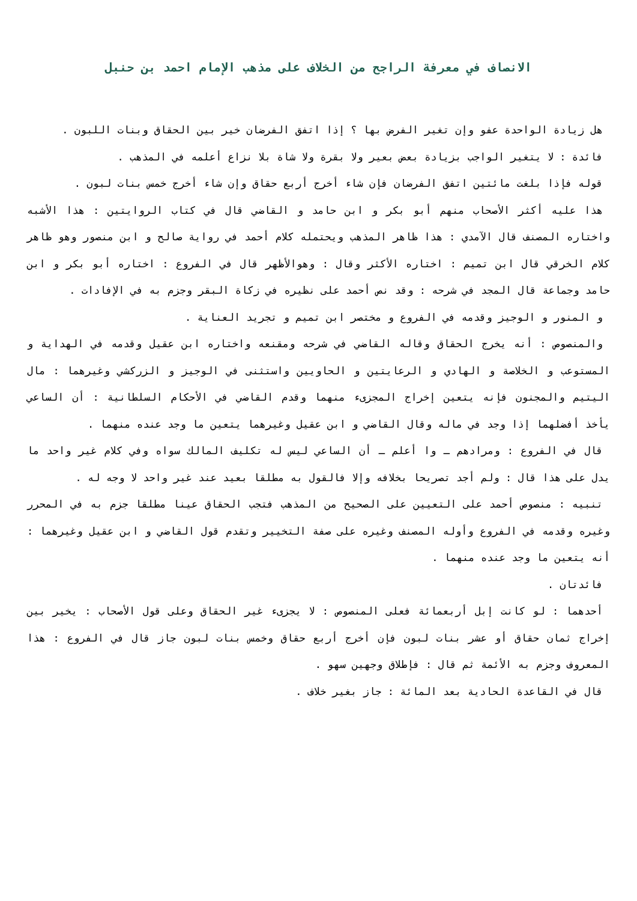الانصاف في معرفة الراجح من الخلاف على مذهب الإمام احمد بن حنبل
هل زيادة الواحدة عفو وإن تغير الفرض بها ؟ إذا اتفق الفرضان خير بين الحقاق وبنات اللبون .
فائدة : لا يتغير الواجب بزيادة بعض بعير ولا بقرة ولا شاة بلا نزاع أعلمه في المذهب .
قوله فإذا بلغت مائتين اتفق الفرضان فإن شاء أخرج أربع حقاق وإن شاء أخرج خمس بنات لبون .
هذا عليه أكثر الأصحاب منهم أبو بكر و ابن حامد و القاضي قال في كتاب الروايتين : هذا الأشبه واختاره المصنف قال الآمدي : هذا ظاهر المذهب ويحتمله كلام أحمد في رواية صالح و ابن منصور وهو ظاهر كلام الخرقي قال ابن تميم : اختاره الأكثر وقال : وهوالأظهر قال في الفروع : اختاره أبو بكر و ابن حامد وجماعة قال المجد في شرحه : وقد نص أحمد على نظيره في زكاة البقر وجزم به في الإفادات .
و المنور و الوجيز وقدمه في الفروع و مختصر ابن تميم و تجريد العناية .
والمنصوص : أنه يخرج الحقاق وقاله القاضي في شرحه ومقنعه واختاره ابن عقيل وقدمه في الهداية و المستوعب و الخلاصة و الهادي و الرعايتين و الحاويين واستثنى في الوجيز و الزركشي وغيرهما : مال اليتيم والمجنون فإنه يتعين إخراج المجزىء منهما وقدم القاضي في الأحكام السلطانية : أن الساعي يأخذ أفضلهما إذا وجد في ماله وقال القاضي و ابن عقيل وغيرهما يتعين ما وجد عنده منهما .
قال في الفروع : ومرادهم ـ وا أعلم ـ أن الساعي ليس له تكليف المالك سواه وفي كلام غير واحد ما يدل على هذا قال : ولم أجد تصريحا بخلافه وإلا فالقول به مطلقا بعيد عند غير واحد لا وجه له .
تنبيه : منصوص أحمد على التعيين على الصحيح من المذهب فتجب الحقاق عينا مطلقا جزم به في المحرر وغيره وقدمه في الفروع وأوله المصنف وغيره على صفة التخيير وتقدم قول القاضي و ابن عقيل وغيرهما : أنه يتعين ما وجد عنده منهما .
فائدتان .
أحدهما : لو كانت إبل أربعمائة فعلى المنصوص : لا يجزىء غير الحقاق وعلى قول الأصحاب : يخير بين إخراج ثمان حقاق أو عشر بنات لبون فإن أخرج أربع حقاق وخمس بنات لبون جاز قال في الفروع : هذا المعروف وجزم به الأئمة ثم قال : فإطلاق وجهين سهو .
قال في القاعدة الحادية بعد المائة : جاز بغير خلاف .